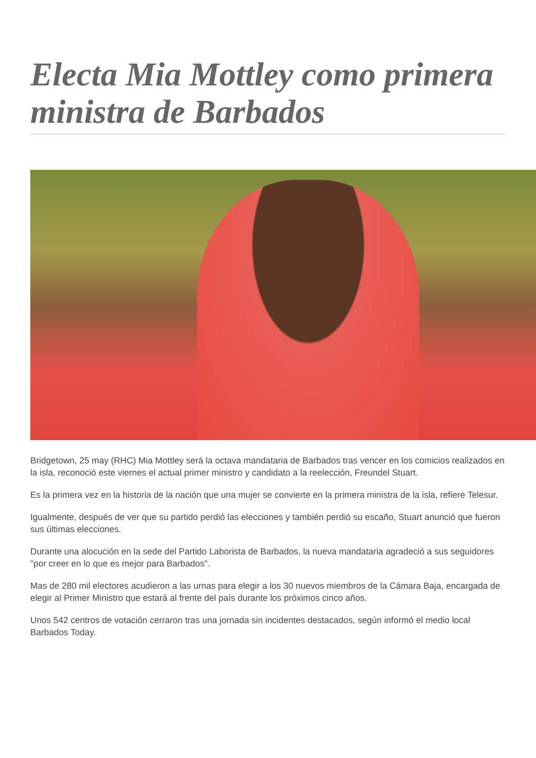Electa Mia Mottley como primera ministra de Barbados
Bridgetown, 25 may (RHC) Mia Mottley será la octava mandataria de Barbados tras vencer en los comicios realizados en la isla, reconoció este viernes el actual primer ministro y candidato a la reelección, Freundel Stuart.
Es la primera vez en la historia de la nación que una mujer se convierte en la primera ministra de la isla, refiere Telesur.
Igualmente, después de ver que su partido perdió las elecciones y también perdió su escaño, Stuart anunció que fueron sus últimas elecciones.
Durante una alocución en la sede del Partido Laborista de Barbados, la nueva mandataria agradeció a sus seguidores "por creer en lo que es mejor para Barbados".
Mas de 280 mil electores acudieron a las urnas para elegir a los 30 nuevos miembros de la Cámara Baja, encargada de elegir al Primer Ministro que estará al frente del país durante los próximos cinco años.
Unos 542 centros de votación cerraron tras una jornada sin incidentes destacados, según informó el medio local Barbados Today.